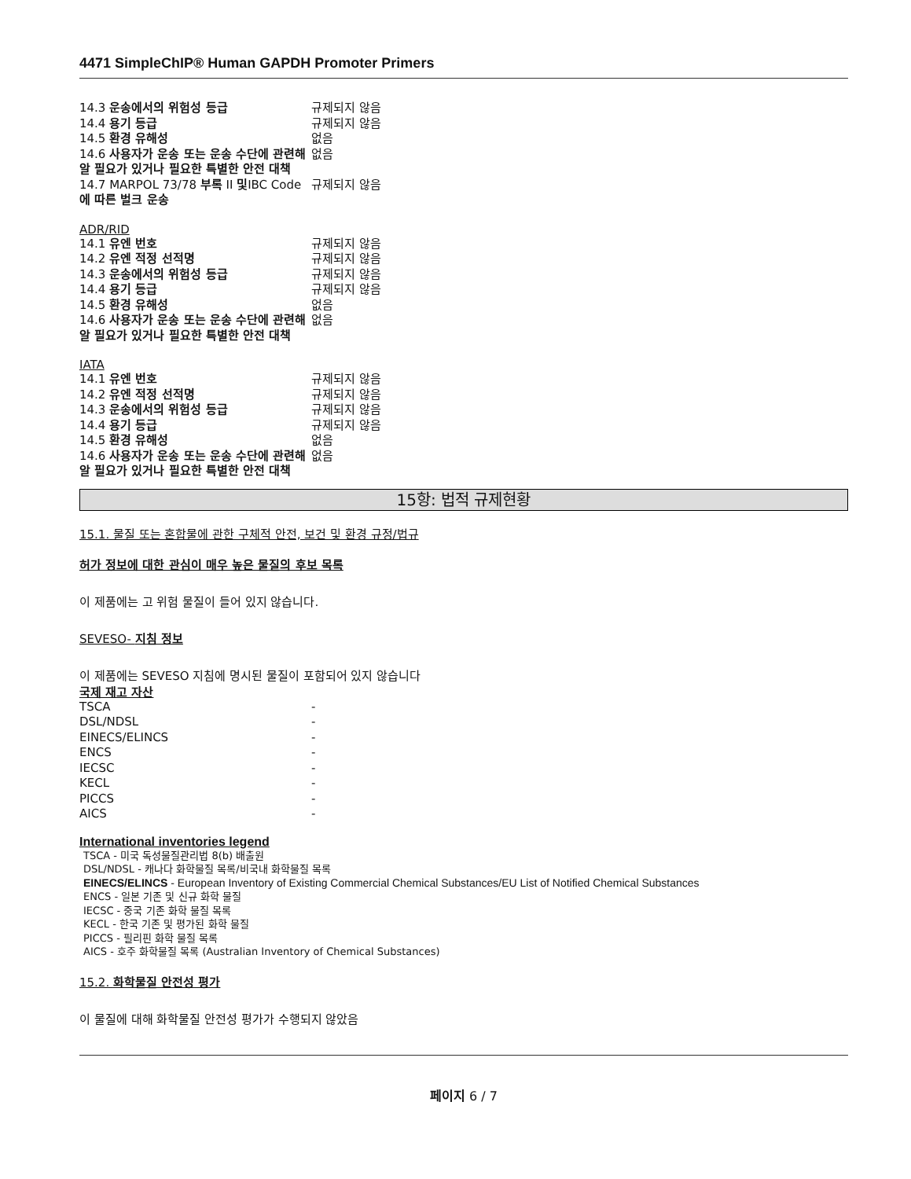4471 SimpleChIP® Human GAPDH Promoter Primers
| 14.3 운송에서의 위험성 등급 | 규제되지 않음 |
| 14.4 용기 등급 | 규제되지 않음 |
| 14.5 환경 유해성 | 없음 |
| 14.6 사용자가 운송 또는 운송 수단에 관련해 알 필요가 있거나 필요한 특별한 안전 대책 | 없음 |
| 14.7 MARPOL 73/78 부록 II 및 IBC Code 에 따른 벌크 운송 | 규제되지 않음 |
ADR/RID
| 14.1 유엔 번호 | 규제되지 않음 |
| 14.2 유엔 적정 선적명 | 규제되지 않음 |
| 14.3 운송에서의 위험성 등급 | 규제되지 않음 |
| 14.4 용기 등급 | 규제되지 않음 |
| 14.5 환경 유해성 | 없음 |
| 14.6 사용자가 운송 또는 운송 수단에 관련해 알 필요가 있거나 필요한 특별한 안전 대책 | 없음 |
IATA
| 14.1 유엔 번호 | 규제되지 않음 |
| 14.2 유엔 적정 선적명 | 규제되지 않음 |
| 14.3 운송에서의 위험성 등급 | 규제되지 않음 |
| 14.4 용기 등급 | 규제되지 않음 |
| 14.5 환경 유해성 | 없음 |
| 14.6 사용자가 운송 또는 운송 수단에 관련해 알 필요가 있거나 필요한 특별한 안전 대책 | 없음 |
15항: 법적 규제현황
15.1. 물질 또는 혼합물에 관한 구체적 안전, 보건 및 환경 규정/법규
허가 정보에 대한 관심이 매우 높은 물질의 후보 목록
이 제품에는 고 위험 물질이 들어 있지 않습니다.
SEVESO- 지침 정보
이 제품에는 SEVESO 지침에 명시된 물질이 포함되어 있지 않습니다
국제 재고 자산
| TSCA | - |
| DSL/NDSL | - |
| EINECS/ELINCS | - |
| ENCS | - |
| IECSC | - |
| KECL | - |
| PICCS | - |
| AICS | - |
International inventories legend
TSCA - 미국 독성물질관리법 8(b) 배출원
DSL/NDSL - 캐나다 화학물질 목록/비국내 화학물질 목록
EINECS/ELINCS - European Inventory of Existing Commercial Chemical Substances/EU List of Notified Chemical Substances
ENCS - 일본 기존 및 신규 화학 물질
IECSC - 중국 기존 화학 물질 목록
KECL - 한국 기존 및 평가된 화학 물질
PICCS - 필리핀 화학 물질 목록
AICS - 호주 화학물질 목록 (Australian Inventory of Chemical Substances)
15.2. 화학물질 안전성 평가
이 물질에 대해 화학물질 안전성 평가가 수행되지 않았음
페이지 6 / 7